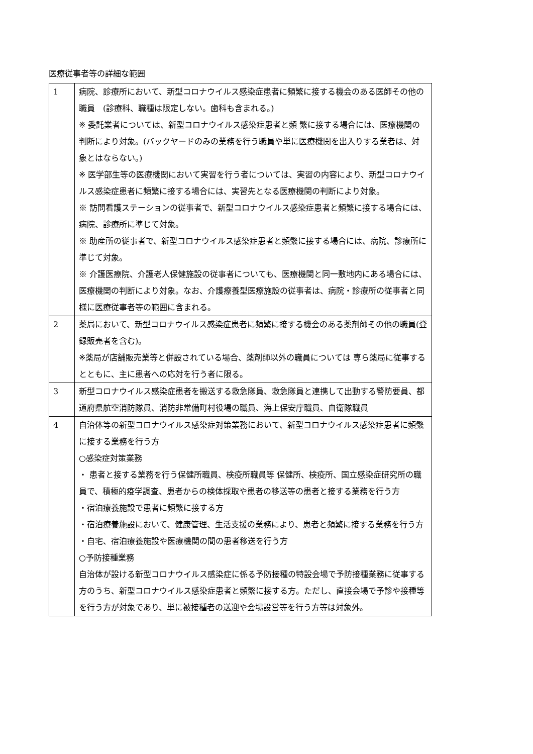医療従事者等の詳細な範囲
| 1 | 病院、診療所において、新型コロナウイルス感染症患者に頻繁に接する機会のある医師その他の職員 (診療科、職種は限定しない。歯科も含まれる。) ※ 委託業者については、新型コロナウイルス感染症患者と頻 繁に接する場合には、医療機関の判断により対象。(バックヤードのみの業務を行う職員や単に医療機関を出入りする業者は、対象とはならない。) ※ 医学部生等の医療機関において実習を行う者については、実習の内容により、新型コロナウイルス感染症患者に頻繁に接する場合には、実習先となる医療機関の判断により対象。 ※ 訪問看護ステーションの従事者で、新型コロナウイルス感染症患者と頻繁に接する場合には、病院、診療所に準じて対象。 ※ 助産所の従事者で、新型コロナウイルス感染症患者と頻繁に接する場合には、病院、診療所に準じて対象。 ※ 介護医療院、介護老人保健施設の従事者についても、医療機関と同一敷地内にある場合には、医療機関の判断により対象。なお、介護療養型医療施設の従事者は、病院・診療所の従事者と同様に医療従事者等の範囲に含まれる。 |
| 2 | 薬局において、新型コロナウイルス感染症患者に頻繁に接する機会のある薬剤師その他の職員(登録販売者を含む)。 ※薬局が店舗販売業等と併設されている場合、薬剤師以外の職員については 専ら薬局に従事するとともに、主に患者への応対を行う者に限る。 |
| 3 | 新型コロナウイルス感染症患者を搬送する救急隊員、救急隊員と連携して出動する警防要員、都道府県航空消防隊員、消防非常備町村役場の職員、海上保安庁職員、自衛隊職員 |
| 4 | 自治体等の新型コロナウイルス感染症対策業務において、新型コロナウイルス感染症患者に頻繁に接する業務を行う方 ○感染症対策業務 ・ 患者と接する業務を行う保健所職員、検疫所職員等 保健所、検疫所、国立感染症研究所の職員で、積極的疫学調査、患者からの検体採取や患者の移送等の患者と接する業務を行う方 ・宿泊療養施設で患者に頻繁に接する方 ・宿泊療養施設において、健康管理、生活支援の業務により、患者と頻繁に接する業務を行う方 ・自宅、宿泊療養施設や医療機関の間の患者移送を行う方 ○予防接種業務 自治体が設ける新型コロナウイルス感染症に係る予防接種の特設会場で予防接種業務に従事する方のうち、新型コロナウイルス感染症患者と頻繁に接する方。ただし、直接会場で予診や接種等を行う方が対象であり、単に被接種者の送迎や会場設営等を行う方等は対象外。 |